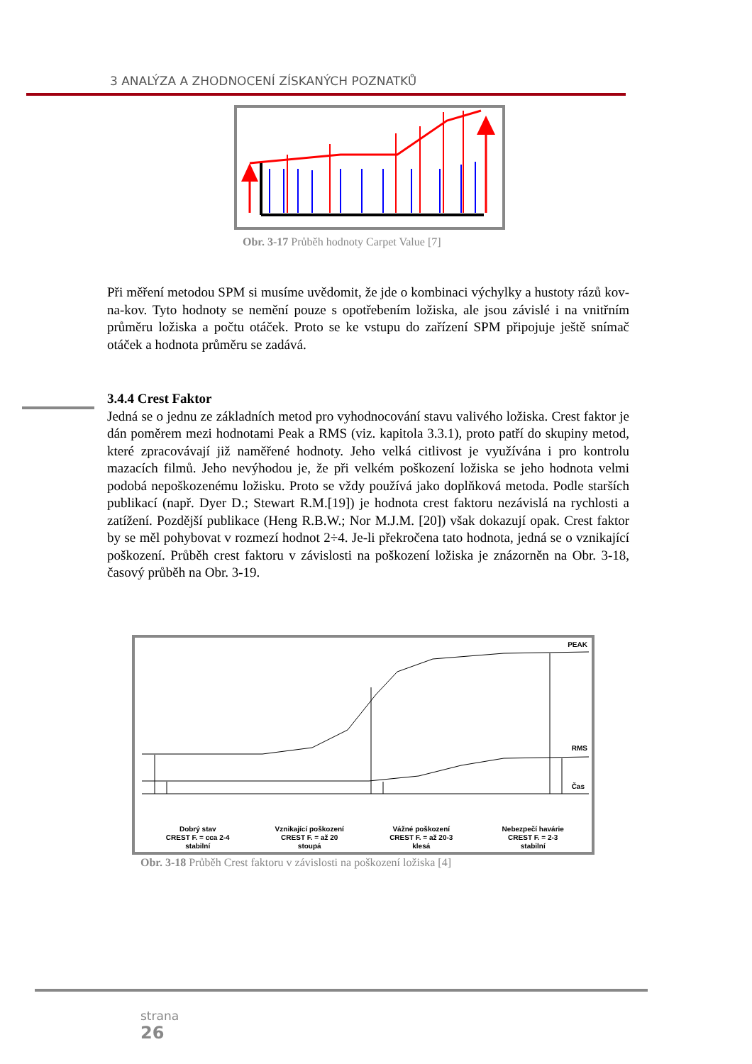3 ANALÝZA A ZHODNOCENÍ ZÍSKANÝCH POZNATKŮ
Obr. 3-17 Průběh hodnoty Carpet Value [7]
Při měření metodou SPM si musíme uvědomit, že jde o kombinaci výchylky a hustoty rázů kov-na-kov. Tyto hodnoty se nemění pouze s opotřebením ložiska, ale jsou závislé i na vnitřním průměru ložiska a počtu otáček. Proto se ke vstupu do zařízení SPM připojuje ještě snímač otáček a hodnota průměru se zadává.
3.4.4 Crest Faktor
Jedná se o jednu ze základních metod pro vyhodnocování stavu valivého ložiska. Crest faktor je dán poměrem mezi hodnotami Peak a RMS (viz. kapitola 3.3.1), proto patří do skupiny metod, které zpracovávají již naměřené hodnoty. Jeho velká citlivost je využívána i pro kontrolu mazacích filmů. Jeho nevýhodou je, že při velkém poškození ložiska se jeho hodnota velmi podobá nepoškozenému ložisku. Proto se vždy používá jako doplňková metoda. Podle starších publikací (např. Dyer D.; Stewart R.M.[19]) je hodnota crest faktoru nezávislá na rychlosti a zatížení. Pozdější publikace (Heng R.B.W.; Nor M.J.M. [20]) však dokazují opak. Crest faktor by se měl pohybovat v rozmezí hodnot 2÷4. Je-li překročena tato hodnota, jedná se o vznikající poškození. Průběh crest faktoru v závislosti na poškození ložiska je znázorněn na Obr. 3-18, časový průběh na Obr. 3-19.
PEAK
RMS
Čas
Dobrý stav
CREST F. = cca 2-4
stabilní
Vznikající poškození
CREST F. = až 20
stoupá
Vážné poškození
CREST F. = až 20-3
klesá
Nebezpečí havárie
CREST F. = 2-3
stabilní
Obr. 3-18 Průběh Crest faktoru v závislosti na poškození ložiska [4]
strana
26